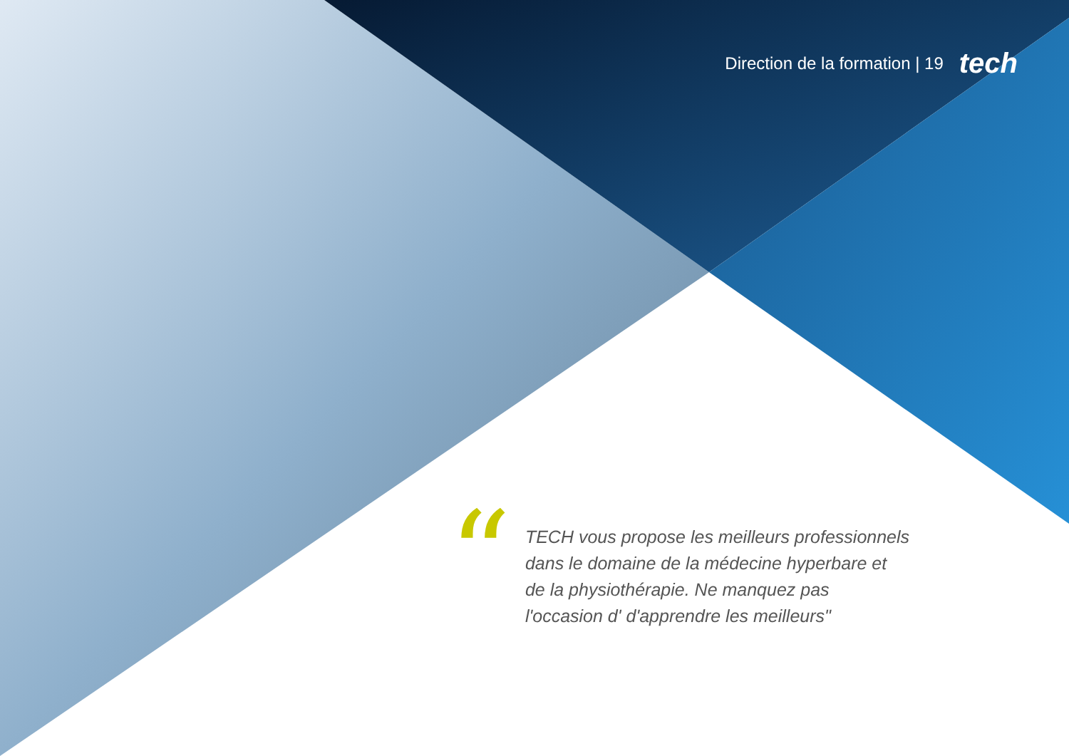Direction de la formation | 19 tech
“
TECH vous propose les meilleurs professionnels dans le domaine de la médecine hyperbare et de la physiothérapie. Ne manquez pas l'occasion d' d'apprendre les meilleurs"